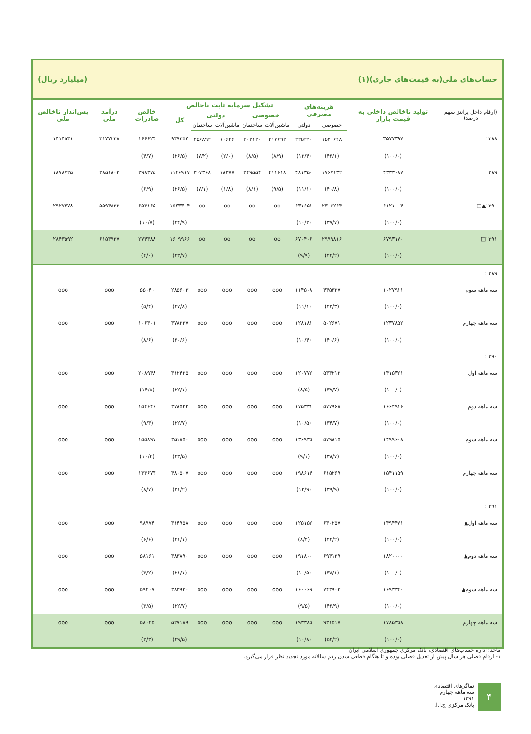حساب‌های ملی(به قیمت‌های جاری)(۱) (میلیارد ریال)
| (ارقام داخل پرانتز سهم درصد) | تولید ناخالص داخلی به قیمت بازار | هزینه‌های مصرفی | | تشکیل سرمایه ثابت ناخالص | | | | | خالص صادرات | درآمد ملی | پس‌انداز ناخالص ملی |
| --- | --- | --- | --- | --- | --- | --- | --- | --- | --- | --- | --- |
| | | | | خصوصی | | دولتی | | کل | | | |
| | | خصوصی | دولتی | ماشین‌آلات | ساختمان | ماشین‌آلات | ساختمان | | | | |
| ۱۳۸۸ | ۳۵۷۷۳۹۷ | ۱۵۴۰۶۲۸ | ۴۴۵۳۲۰ | ۳۱۷۶۹۴ | ۳۰۴۱۴۰ | ۷۰۶۲۶ | ۲۵۶۸۹۳ | ۹۴۹۳۵۴ | ۱۶۶۶۲۴ | ۳۱۷۷۲۳۸ | ۱۴۱۴۵۳۱ |
| | (۱۰۰/۰) | (۴۳/۱) | (۱۲/۴) | (۸/۹) | (۸/۵) | (۲/۰) | (۷/۲) | (۲۶/۵) | (۴/۷) | | |
| ۱۳۸۹ | ۴۳۳۳۰۸۷ | ۱۷۶۷۱۳۲ | ۴۸۱۳۵۰ | ۴۱۱۶۱۸ | ۳۴۹۵۵۴ | ۷۸۳۷۷ | ۳۰۷۳۶۸ | ۱۱۴۶۹۱۷ | ۲۹۸۳۷۵ | ۳۸۵۱۸۰۳ | ۱۸۷۸۷۲۵ |
| | (۱۰۰/۰) | (۴۰/۸) | (۱۱/۱) | (۹/۵) | (۸/۱) | (۱/۸) | (۷/۱) | (۲۶/۵) | (۶/۹) | | |
| ۱۳۹۰▲□ | ۶۱۲۱۰۰۴ | ۲۳۰۶۲۶۴ | ۶۳۱۶۵۱ | oo | oo | oo | oo | ۱۵۲۳۳۰۴ | ۶۵۳۱۶۵ | ۵۵۹۴۸۳۲ | ۲۹۲۷۳۷۸ |
| | (۱۰۰/۰) | (۳۷/۷) | (۱۰/۳) | | | | | (۲۴/۹) | (۱۰/۷) | | |
| ۱۳۹۱□ | ۶۷۹۳۱۷۰ | ۲۹۹۹۸۱۶ | ۶۷۰۴۰۶ | oo | oo | oo | oo | ۱۶۰۹۹۶۶ | ۲۷۴۳۸۸ | ۶۱۵۳۹۳۷ | ۲۸۴۳۵۹۲ |
| | (۱۰۰/۰) | (۴۴/۲) | (۹/۹) | | | | | (۲۳/۷) | (۴/۰) | | |
| ۱۳۸۹: | | | | | | | | | | | |
| سه ماهه سوم | ۱۰۲۷۹۱۱ | ۴۴۵۳۲۷ | ۱۱۴۵۰۸ | ooo | ooo | ooo | ooo | ۲۸۵۶۰۳ | ۵۵۰۴۰ | ooo | ooo |
| | (۱۰۰/۰) | (۴۳/۳) | (۱۱/۱) | | | | | (۲۷/۸) | (۵/۴) | | |
| سه ماهه چهارم | ۱۲۳۷۸۵۲ | ۵۰۲۶۷۱ | ۱۲۸۱۸۱ | ooo | ooo | ooo | ooo | ۳۷۸۲۳۷ | ۱۰۶۳۰۱ | ooo | ooo |
| | (۱۰۰/۰) | (۴۰/۶) | (۱۰/۴) | | | | | (۳۰/۶) | (۸/۶) | | |
| ۱۳۹۰: | | | | | | | | | | | |
| سه ماهه اول | ۱۴۱۵۳۲۱ | ۵۳۳۲۱۲ | ۱۲۰۷۷۲ | ooo | ooo | ooo | ooo | ۳۱۲۴۲۵ | ۲۰۸۹۴۸ | ooo | ooo |
| | (۱۰۰/۰) | (۳۷/۷) | (۸/۵) | | | | | (۲۲/۱) | (۱۴/۸) | | |
| سه ماهه دوم | ۱۶۶۴۹۱۶ | ۵۷۷۹۶۸ | ۱۷۵۳۳۱ | ooo | ooo | ooo | ooo | ۳۷۸۵۲۲ | ۱۵۴۶۴۶ | ooo | ooo |
| | (۱۰۰/۰) | (۳۴/۷) | (۱۰/۵) | | | | | (۲۲/۷) | (۹/۳) | | |
| سه ماهه سوم | ۱۴۹۹۶۰۸ | ۵۷۹۸۱۵ | ۱۳۶۹۳۵ | ooo | ooo | ooo | ooo | ۳۵۱۸۵۰ | ۱۵۵۸۹۷ | ooo | ooo |
| | (۱۰۰/۰) | (۳۸/۷) | (۹/۱) | | | | | (۲۳/۵) | (۱۰/۴) | | |
| سه ماهه چهارم | ۱۵۴۱۱۵۹ | ۶۱۵۲۶۹ | ۱۹۸۶۱۴ | ooo | ooo | ooo | ooo | ۴۸۰۵۰۷ | ۱۳۳۶۷۳ | ooo | ooo |
| | (۱۰۰/۰) | (۳۹/۹) | (۱۲/۹) | | | | | (۳۱/۲) | (۸/۷) | | |
| ۱۳۹۱: | | | | | | | | | | | |
| سه ماهه اول▲ | ۱۴۹۴۴۷۱ | ۶۳۰۲۵۷ | ۱۲۵۱۵۲ | ooo | ooo | ooo | ooo | ۳۱۴۹۵۸ | ۹۸۹۷۴ | ooo | ooo |
| | (۱۰۰/۰) | (۴۲/۲) | (۸/۴) | | | | | (۲۱/۱) | (۶/۶) | | |
| سه ماهه دوم▲ | ۱۸۲۰۰۰۰ | ۶۹۴۱۳۹ | ۱۹۱۸۰۰ | ooo | ooo | ooo | ooo | ۳۸۳۸۹۰ | ۵۸۱۶۱ | ooo | ooo |
| | (۱۰۰/۰) | (۳۸/۱) | (۱۰/۵) | | | | | (۲۱/۱) | (۳/۲) | | |
| سه ماهه سوم▲ | ۱۶۹۳۳۴۰ | ۷۴۳۹۰۳ | ۱۶۰۰۶۹ | ooo | ooo | ooo | ooo | ۳۸۳۹۳۰ | ۵۹۲۰۷ | ooo | ooo |
| | (۱۰۰/۰) | (۴۳/۹) | (۹/۵) | | | | | (۲۲/۷) | (۳/۵) | | |
| سه ماهه چهارم | ۱۷۸۵۳۵۸ | ۹۳۱۵۱۷ | ۱۹۳۳۸۵ | ooo | ooo | ooo | ooo | ۵۲۷۱۸۹ | ۵۸۰۴۵ | ooo | ooo |
| | (۱۰۰/۰) | (۵۲/۲) | (۱۰/۸) | | | | | (۲۹/۵) | (۳/۳) | | |
ماخذ: اداره حساب‌های اقتصادی، بانک مرکزی جمهوری اسلامی ایران
۱- ارقام فصلی هر سال پیش از تعدیل فصلی بوده و تا هنگام قطعی شدن رقم سالانه مورد تجدید نظر قرار می‌گیرد.
۴
نماگرهای اقتصادی
سه ماهه چهارم ۱۳۹۱
بانک مرکزی ج.ا.ا.